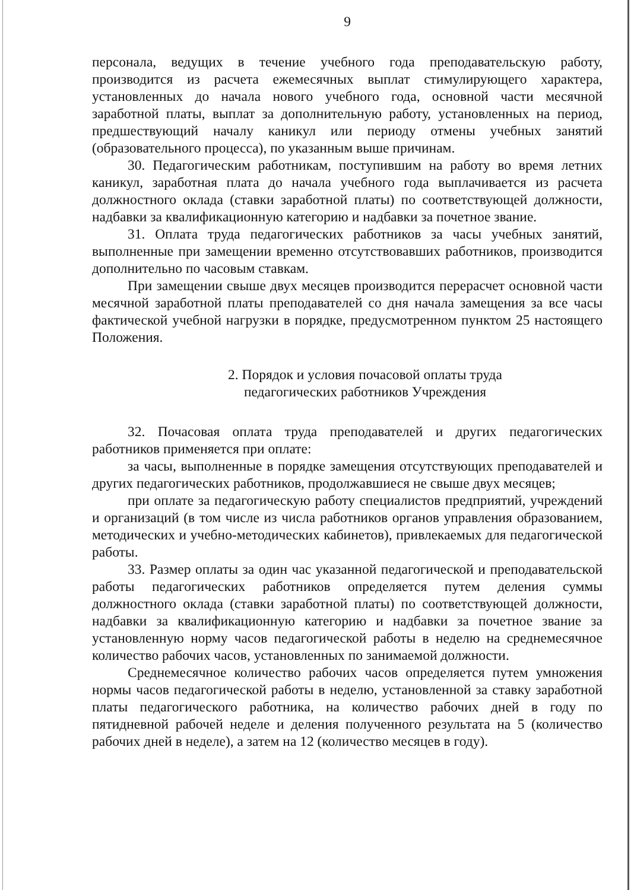9
персонала, ведущих в течение учебного года преподавательскую работу, производится из расчета ежемесячных выплат стимулирующего характера, установленных до начала нового учебного года, основной части месячной заработной платы, выплат за дополнительную работу, установленных на период, предшествующий началу каникул или периоду отмены учебных занятий (образовательного процесса), по указанным выше причинам.
30. Педагогическим работникам, поступившим на работу во время летних каникул, заработная плата до начала учебного года выплачивается из расчета должностного оклада (ставки заработной платы) по соответствующей должности, надбавки за квалификационную категорию и надбавки за почетное звание.
31. Оплата труда педагогических работников за часы учебных занятий, выполненные при замещении временно отсутствовавших работников, производится дополнительно по часовым ставкам.
При замещении свыше двух месяцев производится перерасчет основной части месячной заработной платы преподавателей со дня начала замещения за все часы фактической учебной нагрузки в порядке, предусмотренном пунктом 25 настоящего Положения.
2. Порядок и условия почасовой оплаты труда
педагогических работников Учреждения
32. Почасовая оплата труда преподавателей и других педагогических работников применяется при оплате:
за часы, выполненные в порядке замещения отсутствующих преподавателей и других педагогических работников, продолжавшиеся не свыше двух месяцев;
при оплате за педагогическую работу специалистов предприятий, учреждений и организаций (в том числе из числа работников органов управления образованием, методических и учебно-методических кабинетов), привлекаемых для педагогической работы.
33. Размер оплаты за один час указанной педагогической и преподавательской работы педагогических работников определяется путем деления суммы должностного оклада (ставки заработной платы) по соответствующей должности, надбавки за квалификационную категорию и надбавки за почетное звание за установленную норму часов педагогической работы в неделю на среднемесячное количество рабочих часов, установленных по занимаемой должности.
Среднемесячное количество рабочих часов определяется путем умножения нормы часов педагогической работы в неделю, установленной за ставку заработной платы педагогического работника, на количество рабочих дней в году по пятидневной рабочей неделе и деления полученного результата на 5 (количество рабочих дней в неделе), а затем на 12 (количество месяцев в году).